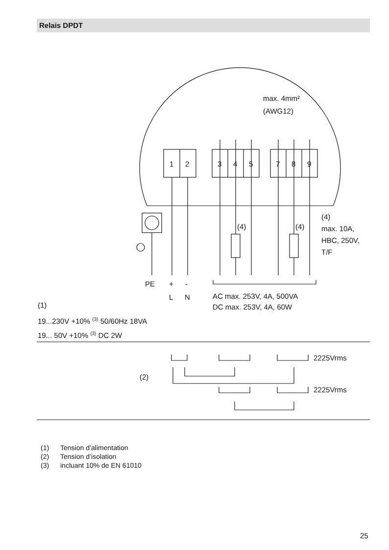Relais DPDT
max. 4mm²
(AWG12)
1
2
3
4
5
7
8
9
(4)
max. 10A,
HBC, 250V,
T/F
(4)
(4)
PE
+
-
L
N
AC max. 253V, 4A, 500VA
DC max. 253V, 4A, 60W
(1)
19...230V +10% (3) 50/60Hz 18VA
19... 50V +10% (3) DC 2W
2225Vrms
2225Vrms
(2)
(1) Tension d’alimentation
(2) Tension d’isolation
(3) incluant 10% de EN 61010
25